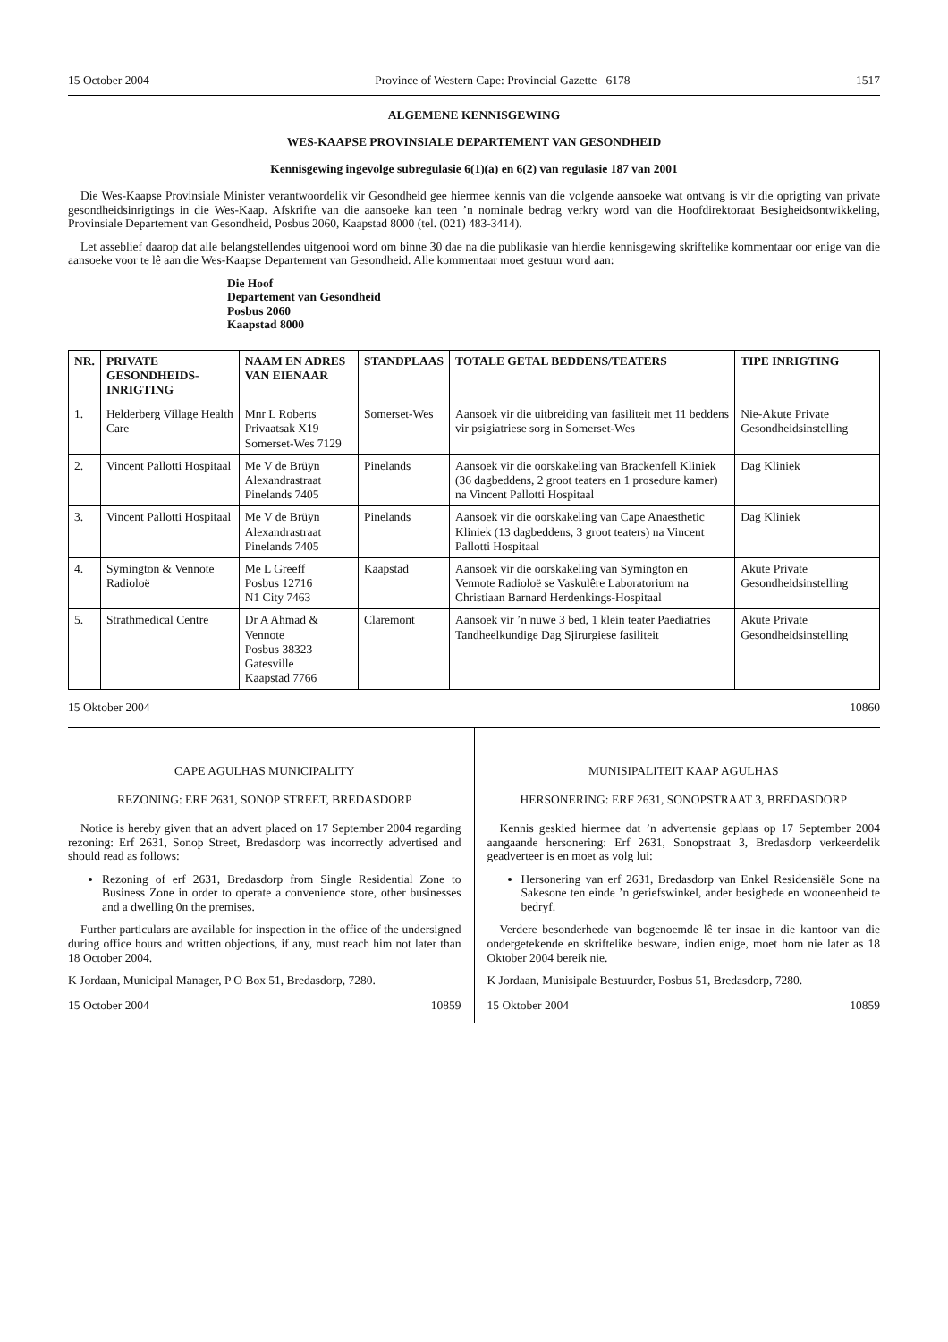15 October 2004 Province of Western Cape: Provincial Gazette 6178 1517
ALGEMENE KENNISGEWING
WES-KAAPSE PROVINSIALE DEPARTEMENT VAN GESONDHEID
Kennisgewing ingevolge subregulasie 6(1)(a) en 6(2) van regulasie 187 van 2001
Die Wes-Kaapse Provinsiale Minister verantwoordelik vir Gesondheid gee hiermee kennis van die volgende aansoeke wat ontvang is vir die oprigting van private gesondheidsinrigtings in die Wes-Kaap. Afskrifte van die aansoeke kan teen ’n nominale bedrag verkry word van die Hoofdirektoraat Besigheidsontwikkeling, Provinsiale Departement van Gesondheid, Posbus 2060, Kaapstad 8000 (tel. (021) 483-3414).
Let asseblief daarop dat alle belangstellendes uitgenooi word om binne 30 dae na die publikasie van hierdie kennisgewing skriftelike kommentaar oor enige van die aansoeke voor te lê aan die Wes-Kaapse Departement van Gesondheid. Alle kommentaar moet gestuur word aan:
Die Hoof
Departement van Gesondheid
Posbus 2060
Kaapstad 8000
| NR. | PRIVATE GESONDHEIDS-INRIGTING | NAAM EN ADRES VAN EIENAAR | STANDPLAAS | TOTALE GETAL BEDDENS/TEATERS | TIPE INRIGTING |
| --- | --- | --- | --- | --- | --- |
| 1. | Helderberg Village Health Care | Mnr L Roberts Privaatsak X19 Somerset-Wes 7129 | Somerset-Wes | Aansoek vir die uitbreiding van fasiliteit met 11 beddens vir psigiatriese sorg in Somerset-Wes | Nie-Akute Private Gesondheidsinstelling |
| 2. | Vincent Pallotti Hospitaal | Me V de Brüyn Alexandrastraat Pinelands 7405 | Pinelands | Aansoek vir die oorskakeling van Brackenfell Kliniek (36 dagbeddens, 2 groot teaters en 1 prosedure kamer) na Vincent Pallotti Hospitaal | Dag Kliniek |
| 3. | Vincent Pallotti Hospitaal | Me V de Brüyn Alexandrastraat Pinelands 7405 | Pinelands | Aansoek vir die oorskakeling van Cape Anaesthetic Kliniek (13 dagbeddens, 3 groot teaters) na Vincent Pallotti Hospitaal | Dag Kliniek |
| 4. | Symington & Vennote Radioloë | Me L Greeff Posbus 12716 N1 City 7463 | Kaapstad | Aansoek vir die oorskakeling van Symington en Vennote Radioloë se Vaskulêre Laboratorium na Christiaan Barnard Herdenkings-Hospitaal | Akute Private Gesondheidsinstelling |
| 5. | Strathmedical Centre | Dr A Ahmad & Vennote Posbus 38323 Gatesville Kaapstad 7766 | Claremont | Aansoek vir ’n nuwe 3 bed, 1 klein teater Paediatries Tandheelkundige Dag Sjirurgiese fasiliteit | Akute Private Gesondheidsinstelling |
15 Oktober 2004 10860
CAPE AGULHAS MUNICIPALITY
REZONING: ERF 2631, SONOP STREET, BREDASDORP
Notice is hereby given that an advert placed on 17 September 2004 regarding rezoning: Erf 2631, Sonop Street, Bredasdorp was incorrectly advertised and should read as follows:
Rezoning of erf 2631, Bredasdorp from Single Residential Zone to Business Zone in order to operate a convenience store, other businesses and a dwelling 0n the premises.
Further particulars are available for inspection in the office of the undersigned during office hours and written objections, if any, must reach him not later than 18 October 2004.
K Jordaan, Municipal Manager, P O Box 51, Bredasdorp, 7280.
15 October 2004 10859
MUNISIPALITEIT KAAP AGULHAS
HERSONERING: ERF 2631, SONOPSTRAAT 3, BREDASDORP
Kennis geskied hiermee dat ’n advertensie geplaas op 17 September 2004 aangaande hersonering: Erf 2631, Sonopstraat 3, Bredasdorp verkeerdelik geadverteer is en moet as volg lui:
Hersonering van erf 2631, Bredasdorp van Enkel Residensiële Sone na Sakesone ten einde ’n geriefswinkel, ander besighede en wooneenheid te bedryf.
Verdere besonderhede van bogenoemde lê ter insae in die kantoor van die ondergetekende en skriftelike besware, indien enige, moet hom nie later as 18 Oktober 2004 bereik nie.
K Jordaan, Munisipale Bestuurder, Posbus 51, Bredasdorp, 7280.
15 Oktober 2004 10859